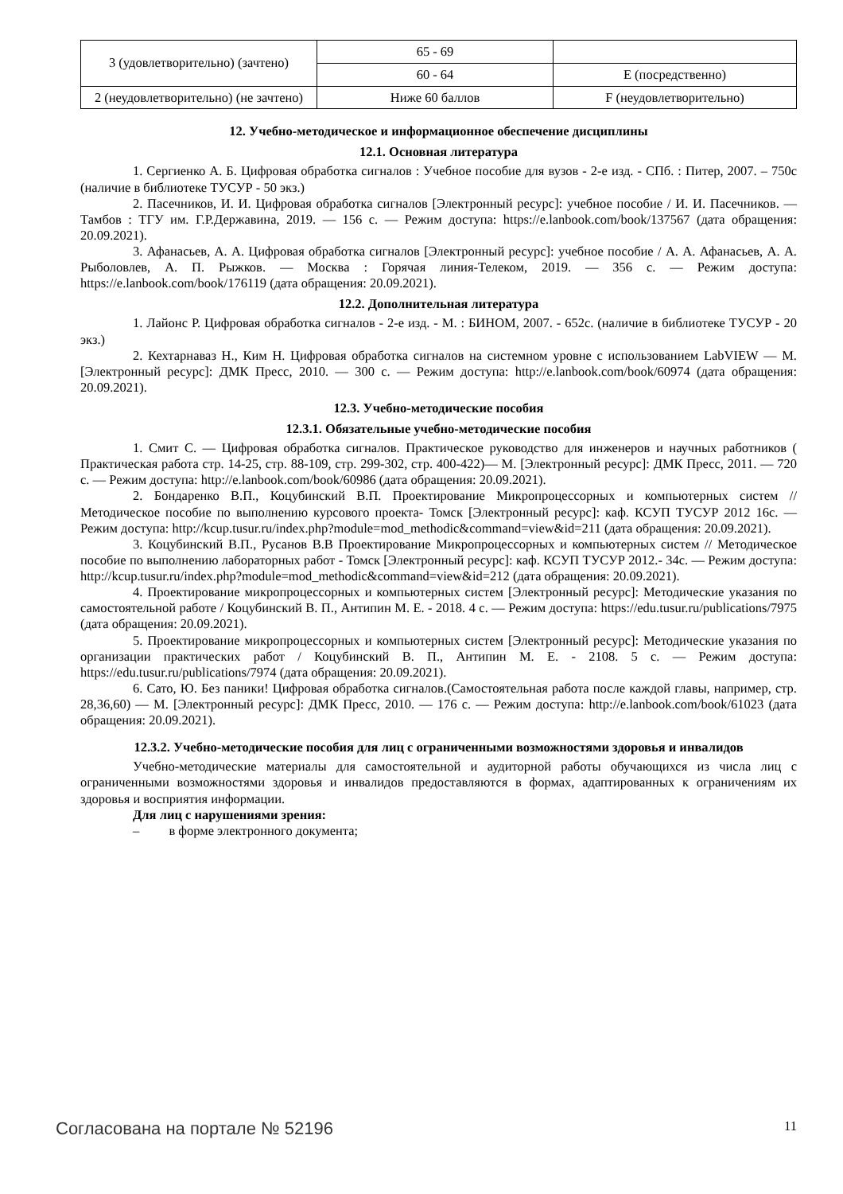| 3 (удовлетворительно) (зачтено) | 65 - 69 | |
| | 60 - 64 | E (посредственно) |
| 2 (неудовлетворительно) (не зачтено) | Ниже 60 баллов | F (неудовлетворительно) |
12. Учебно-методическое и информационное обеспечение дисциплины
12.1. Основная литература
1. Сергиенко А. Б. Цифровая обработка сигналов : Учебное пособие для вузов - 2-е изд. - СПб. : Питер, 2007. – 750с (наличие в библиотеке ТУСУР - 50 экз.)
2. Пасечников, И. И. Цифровая обработка сигналов [Электронный ресурс]: учебное пособие / И. И. Пасечников. — Тамбов : ТГУ им. Г.Р.Державина, 2019. — 156 с. — Режим доступа: https://e.lanbook.com/book/137567 (дата обращения: 20.09.2021).
3. Афанасьев, А. А. Цифровая обработка сигналов [Электронный ресурс]: учебное пособие / А. А. Афанасьев, А. А. Рыболовлев, А. П. Рыжков. — Москва : Горячая линия-Телеком, 2019. — 356 с. — Режим доступа: https://e.lanbook.com/book/176119 (дата обращения: 20.09.2021).
12.2. Дополнительная литература
1. Лайонс Р. Цифровая обработка сигналов - 2-е изд. - М. : БИНОМ, 2007. - 652с. (наличие в библиотеке ТУСУР - 20 экз.)
2. Кехтарнаваз Н., Ким Н. Цифровая обработка сигналов на системном уровне с использованием LabVIEW — М. [Электронный ресурс]: ДМК Пресс, 2010. — 300 с. — Режим доступа: http://e.lanbook.com/book/60974 (дата обращения: 20.09.2021).
12.3. Учебно-методические пособия
12.3.1. Обязательные учебно-методические пособия
1. Смит С. — Цифровая обработка сигналов. Практическое руководство для инженеров и научных работников ( Практическая работа стр. 14-25, стр. 88-109, стр. 299-302, стр. 400-422)— М. [Электронный ресурс]: ДМК Пресс, 2011. — 720 с. — Режим доступа: http://e.lanbook.com/book/60986 (дата обращения: 20.09.2021).
2. Бондаренко В.П., Коцубинский В.П. Проектирование Микропроцессорных и компьютерных систем // Методическое пособие по выполнению курсового проекта- Томск [Электронный ресурс]: каф. КСУП ТУСУР 2012 16с. — Режим доступа: http://kcup.tusur.ru/index.php?module=mod_methodic&command=view&id=211 (дата обращения: 20.09.2021).
3. Коцубинский В.П., Русанов В.В Проектирование Микропроцессорных и компьютерных систем // Методическое пособие по выполнению лабораторных работ - Томск [Электронный ресурс]: каф. КСУП ТУСУР 2012.- 34с. — Режим доступа: http://kcup.tusur.ru/index.php?module=mod_methodic&command=view&id=212 (дата обращения: 20.09.2021).
4. Проектирование микропроцессорных и компьютерных систем [Электронный ресурс]: Методические указания по самостоятельной работе / Коцубинский В. П., Антипин М. Е. - 2018. 4 с. — Режим доступа: https://edu.tusur.ru/publications/7975 (дата обращения: 20.09.2021).
5. Проектирование микропроцессорных и компьютерных систем [Электронный ресурс]: Методические указания по организации практических работ / Коцубинский В. П., Антипин М. Е. - 2108. 5 с. — Режим доступа: https://edu.tusur.ru/publications/7974 (дата обращения: 20.09.2021).
6. Сато, Ю. Без паники! Цифровая обработка сигналов.(Самостоятельная работа после каждой главы, например, стр. 28,36,60) — М. [Электронный ресурс]: ДМК Пресс, 2010. — 176 с. — Режим доступа: http://e.lanbook.com/book/61023 (дата обращения: 20.09.2021).
12.3.2. Учебно-методические пособия для лиц с ограниченными возможностями здоровья и инвалидов
Учебно-методические материалы для самостоятельной и аудиторной работы обучающихся из числа лиц с ограниченными возможностями здоровья и инвалидов предоставляются в формах, адаптированных к ограничениям их здоровья и восприятия информации.
Для лиц с нарушениями зрения:
– в форме электронного документа;
Согласована на портале № 52196 11